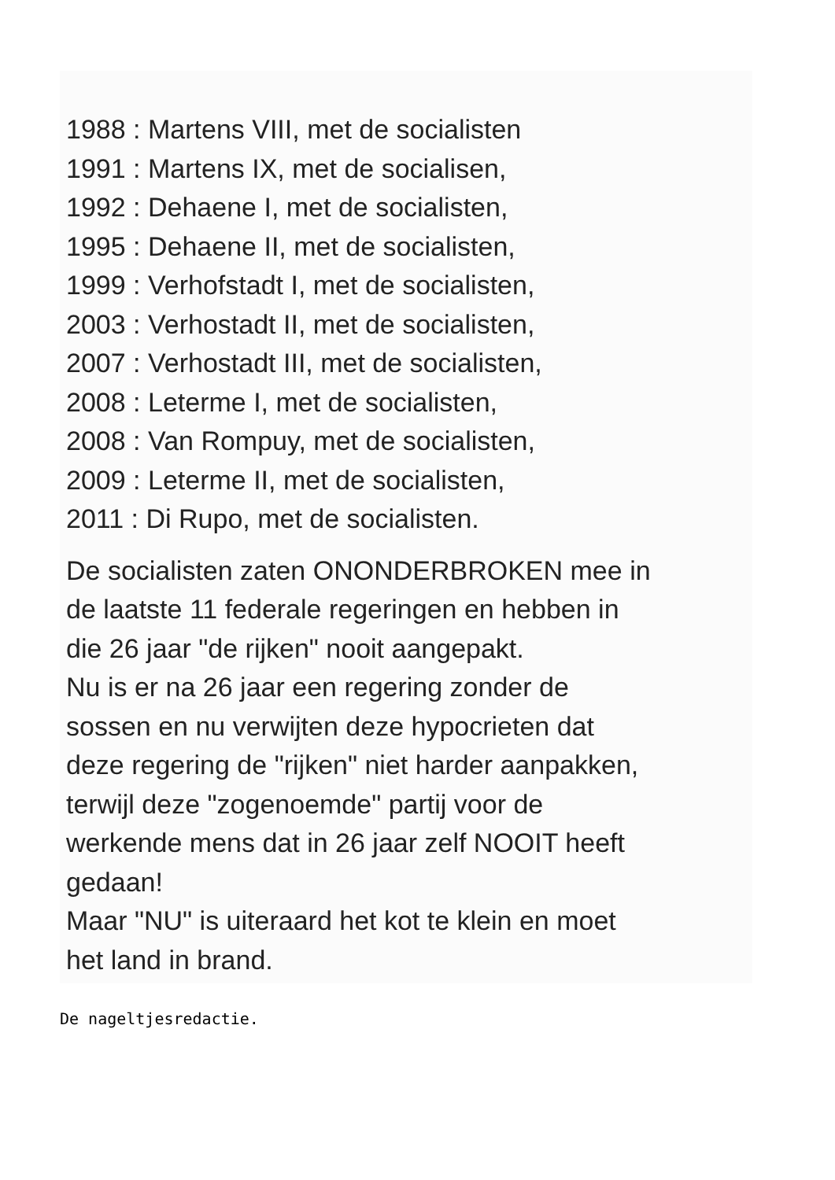1988 : Martens VIII, met de socialisten
1991 : Martens IX, met de socialisen,
1992 : Dehaene I, met de socialisten,
1995 : Dehaene II, met de socialisten,
1999 : Verhofstadt I, met de socialisten,
2003 : Verhostadt II, met de socialisten,
2007 : Verhostadt III, met de socialisten,
2008 : Leterme I, met de socialisten,
2008 : Van Rompuy, met de socialisten,
2009 : Leterme II, met de socialisten,
2011 : Di Rupo, met de socialisten.
De socialisten zaten ONONDERBROKEN mee in
de laatste 11 federale regeringen en hebben in
die 26 jaar "de rijken" nooit aangepakt.
Nu is er na 26 jaar een regering zonder de
sossen en nu verwijten deze hypocrieten dat
deze regering de "rijken" niet harder aanpakken,
terwijl deze "zogenoemde" partij voor de
werkende mens dat in 26 jaar zelf NOOIT heeft
gedaan!
Maar "NU" is uiteraard het kot te klein en moet
het land in brand.
De nageltjesredactie.